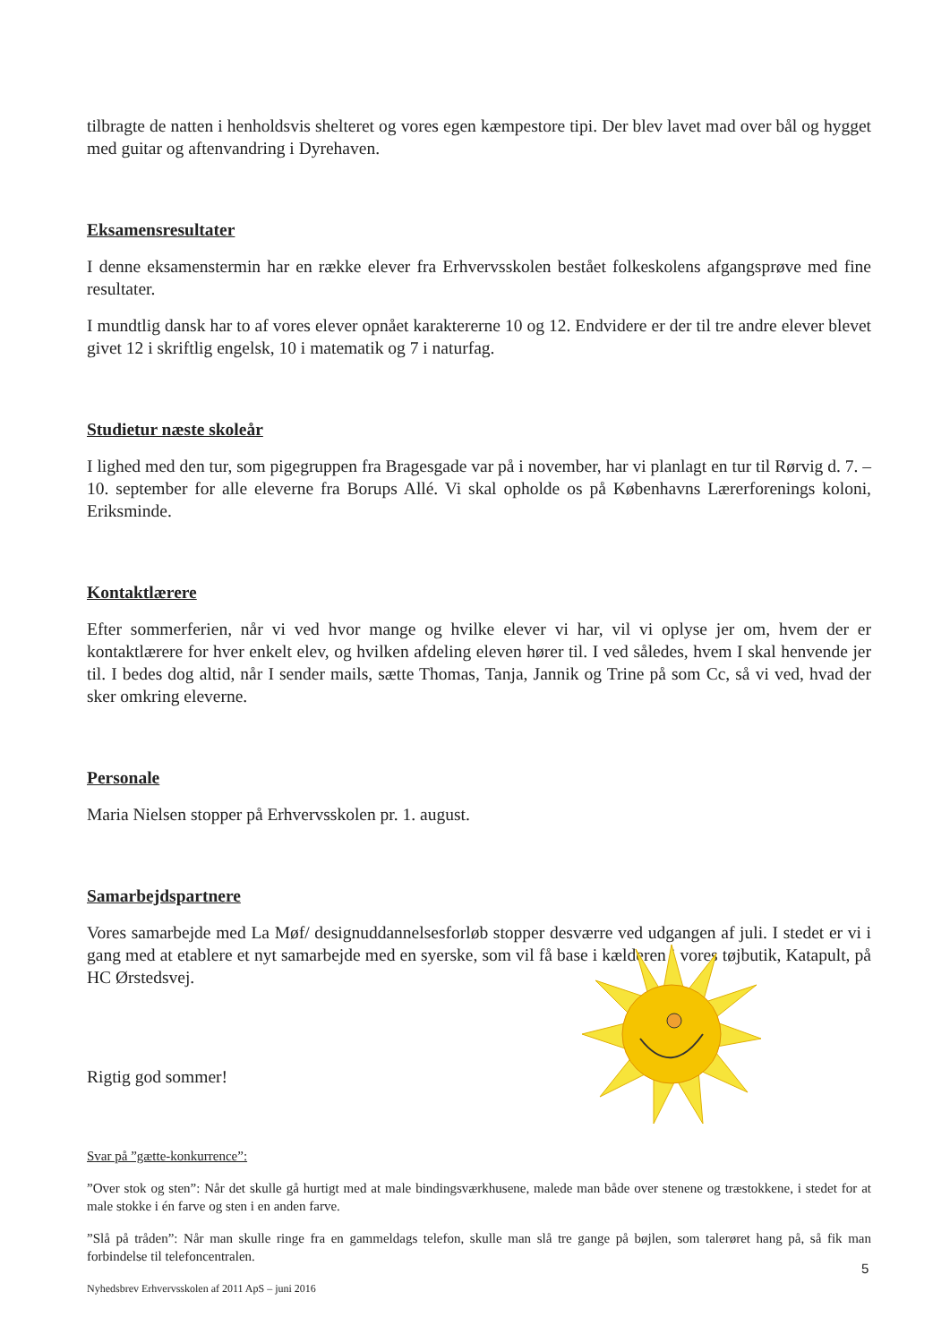tilbragte de natten i henholdsvis shelteret og vores egen kæmpestore tipi. Der blev lavet mad over bål og hygget med guitar og aftenvandring i Dyrehaven.
Eksamensresultater
I denne eksamenstermin har en række elever fra Erhvervsskolen bestået folkeskolens afgangsprøve med fine resultater.
I mundtlig dansk har to af vores elever opnået karaktererne 10 og 12. Endvidere er der til tre andre elever blevet givet 12 i skriftlig engelsk, 10 i matematik og 7 i naturfag.
Studietur næste skoleår
I lighed med den tur, som pigegruppen fra Bragesgade var på i november, har vi planlagt en tur til Rørvig d. 7. – 10. september for alle eleverne fra Borups Allé. Vi skal opholde os på Københavns Lærerforenings koloni, Eriksminde.
Kontaktlærere
Efter sommerferien, når vi ved hvor mange og hvilke elever vi har, vil vi oplyse jer om, hvem der er kontaktlærere for hver enkelt elev, og hvilken afdeling eleven hører til. I ved således, hvem I skal henvende jer til. I bedes dog altid, når I sender mails, sætte Thomas, Tanja, Jannik og Trine på som Cc, så vi ved, hvad der sker omkring eleverne.
Personale
Maria Nielsen stopper på Erhvervsskolen pr. 1. august.
Samarbejdspartnere
Vores samarbejde med La Møf/ designuddannelsesforløb stopper desværre ved udgangen af juli. I stedet er vi i gang med at etablere et nyt samarbejde med en syerske, som vil få base i kælderen i vores tøjbutik, Katapult, på HC Ørstedsvej.
Rigtig god sommer!
Svar på ”gætte-konkurrence”:
”Over stok og sten”: Når det skulle gå hurtigt med at male bindingsværkhusene, malede man både over stenene og træstokkene, i stedet for at male stokke i én farve og sten i en anden farve.
”Slå på tråden”: Når man skulle ringe fra en gammeldags telefon, skulle man slå tre gange på bøjlen, som talerøret hang på, så fik man forbindelse til telefoncentralen.
5
Nyhedsbrev Erhvervsskolen af 2011 ApS – juni 2016